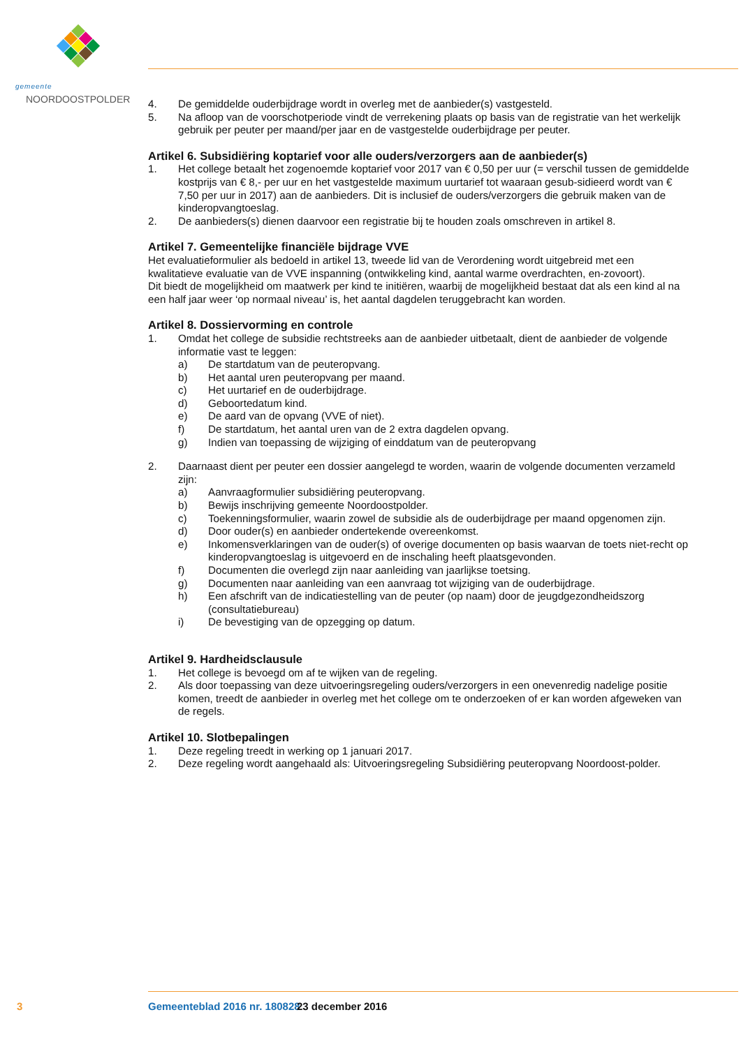gemeente
NOORDOOSTPOLDER
4. De gemiddelde ouderbijdrage wordt in overleg met de aanbieder(s) vastgesteld.
5. Na afloop van de voorschotperiode vindt de verrekening plaats op basis van de registratie van het werkelijk gebruik per peuter per maand/per jaar en de vastgestelde ouderbijdrage per peuter.
Artikel 6. Subsidiëring koptarief voor alle ouders/verzorgers aan de aanbieder(s)
1. Het college betaalt het zogenoemde koptarief voor 2017 van € 0,50 per uur (= verschil tussen de gemiddelde kostprijs van € 8,- per uur en het vastgestelde maximum uurtarief tot waaraan gesub-sidieerd wordt van € 7,50 per uur in 2017) aan de aanbieders. Dit is inclusief de ouders/verzorgers die gebruik maken van de kinderopvangtoeslag.
2. De aanbieders(s) dienen daarvoor een registratie bij te houden zoals omschreven in artikel 8.
Artikel 7. Gemeentelijke financiële bijdrage VVE
Het evaluatieformulier als bedoeld in artikel 13, tweede lid van de Verordening wordt uitgebreid met een kwalitatieve evaluatie van de VVE inspanning (ontwikkeling kind, aantal warme overdrachten, en-zovoort).
Dit biedt de mogelijkheid om maatwerk per kind te initiëren, waarbij de mogelijkheid bestaat dat als een kind al na een half jaar weer ‘op normaal niveau’ is, het aantal dagdelen teruggebracht kan worden.
Artikel 8. Dossiervorming en controle
1. Omdat het college de subsidie rechtstreeks aan de aanbieder uitbetaalt, dient de aanbieder de volgende informatie vast te leggen:
a) De startdatum van de peuteropvang.
b) Het aantal uren peuteropvang per maand.
c) Het uurtarief en de ouderbijdrage.
d) Geboortedatum kind.
e) De aard van de opvang (VVE of niet).
f) De startdatum, het aantal uren van de 2 extra dagdelen opvang.
g) Indien van toepassing de wijziging of einddatum van de peuteropvang
2. Daarnaast dient per peuter een dossier aangelegd te worden, waarin de volgende documenten verzameld zijn:
a) Aanvraagformulier subsidiëring peuteropvang.
b) Bewijs inschrijving gemeente Noordoostpolder.
c) Toekenningsformulier, waarin zowel de subsidie als de ouderbijdrage per maand opgenomen zijn.
d) Door ouder(s) en aanbieder ondertekende overeenkomst.
e) Inkomensverklaringen van de ouder(s) of overige documenten op basis waarvan de toets niet-recht op kinderopvangtoeslag is uitgevoerd en de inschaling heeft plaatsgevonden.
f) Documenten die overlegd zijn naar aanleiding van jaarlijkse toetsing.
g) Documenten naar aanleiding van een aanvraag tot wijziging van de ouderbijdrage.
h) Een afschrift van de indicatiestelling van de peuter (op naam) door de jeugdgezondheidszorg (consultatiebureau)
i) De bevestiging van de opzegging op datum.
Artikel 9. Hardheidsclausule
1. Het college is bevoegd om af te wijken van de regeling.
2. Als door toepassing van deze uitvoeringsregeling ouders/verzorgers in een onevenredig nadelige positie komen, treedt de aanbieder in overleg met het college om te onderzoeken of er kan worden afgeweken van de regels.
Artikel 10. Slotbepalingen
1. Deze regeling treedt in werking op 1 januari 2017.
2. Deze regeling wordt aangehaald als: Uitvoeringsregeling Subsidiëring peuteropvang Noordoost-polder.
3 Gemeenteblad 2016 nr. 180828 23 december 2016